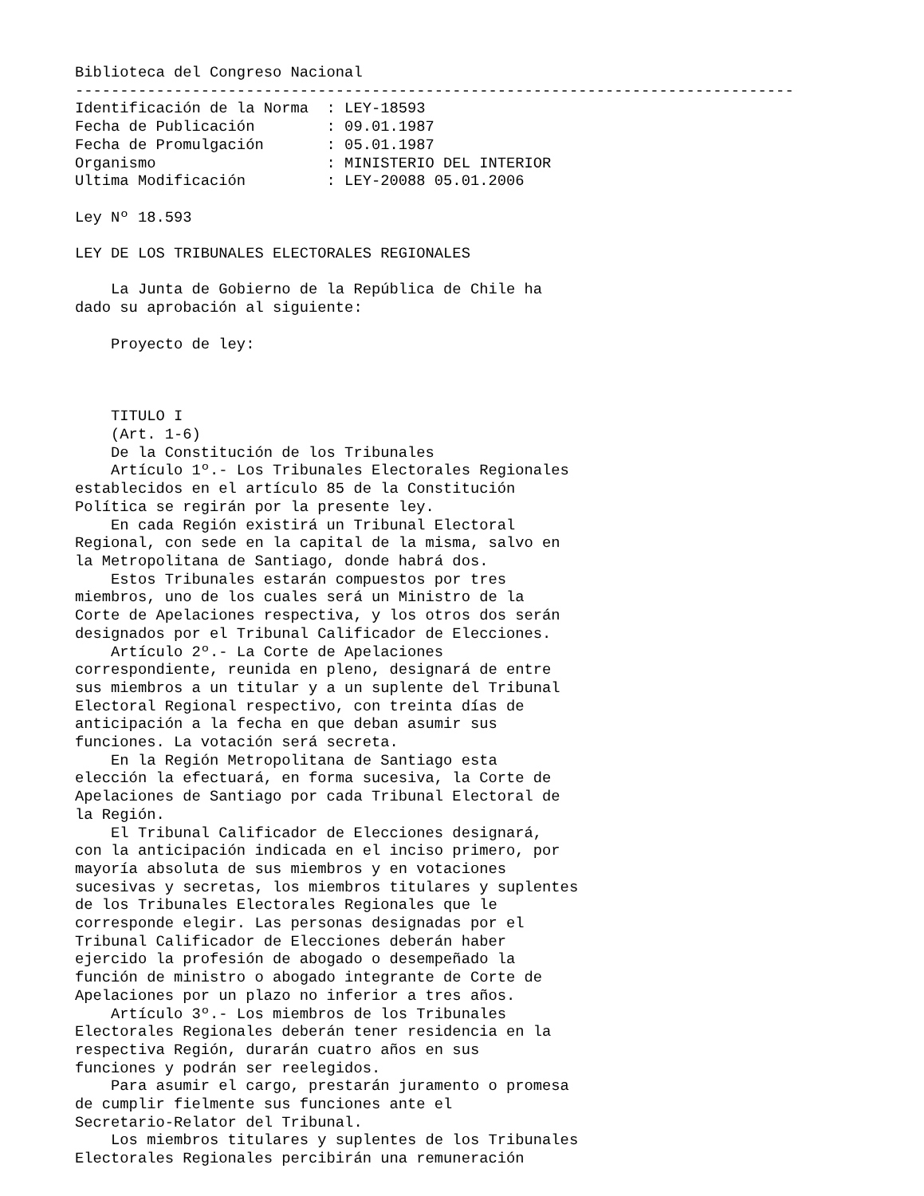Biblioteca del Congreso Nacional
--------------------------------------------------------------------------------
Identificación de la Norma  : LEY-18593
Fecha de Publicación        : 09.01.1987
Fecha de Promulgación       : 05.01.1987
Organismo                   : MINISTERIO DEL INTERIOR
Ultima Modificación         : LEY-20088 05.01.2006

Ley Nº 18.593

LEY DE LOS TRIBUNALES ELECTORALES REGIONALES

    La Junta de Gobierno de la República de Chile ha
dado su aprobación al siguiente:

    Proyecto de ley:



    TITULO I
    (Art. 1-6)
    De la Constitución de los Tribunales
    Artículo 1º.- Los Tribunales Electorales Regionales
establecidos en el artículo 85 de la Constitución
Política se regirán por la presente ley.
    En cada Región existirá un Tribunal Electoral
Regional, con sede en la capital de la misma, salvo en
la Metropolitana de Santiago, donde habrá dos.
    Estos Tribunales estarán compuestos por tres
miembros, uno de los cuales será un Ministro de la
Corte de Apelaciones respectiva, y los otros dos serán
designados por el Tribunal Calificador de Elecciones.
    Artículo 2º.- La Corte de Apelaciones
correspondiente, reunida en pleno, designará de entre
sus miembros a un titular y a un suplente del Tribunal
Electoral Regional respectivo, con treinta días de
anticipación a la fecha en que deban asumir sus
funciones. La votación será secreta.
    En la Región Metropolitana de Santiago esta
elección la efectuará, en forma sucesiva, la Corte de
Apelaciones de Santiago por cada Tribunal Electoral de
la Región.
    El Tribunal Calificador de Elecciones designará,
con la anticipación indicada en el inciso primero, por
mayoría absoluta de sus miembros y en votaciones
sucesivas y secretas, los miembros titulares y suplentes
de los Tribunales Electorales Regionales que le
corresponde elegir. Las personas designadas por el
Tribunal Calificador de Elecciones deberán haber
ejercido la profesión de abogado o desempeñado la
función de ministro o abogado integrante de Corte de
Apelaciones por un plazo no inferior a tres años.
    Artículo 3º.- Los miembros de los Tribunales
Electorales Regionales deberán tener residencia en la
respectiva Región, durarán cuatro años en sus
funciones y podrán ser reelegidos.
    Para asumir el cargo, prestarán juramento o promesa
de cumplir fielmente sus funciones ante el
Secretario-Relator del Tribunal.
    Los miembros titulares y suplentes de los Tribunales
Electorales Regionales percibirán una remuneración